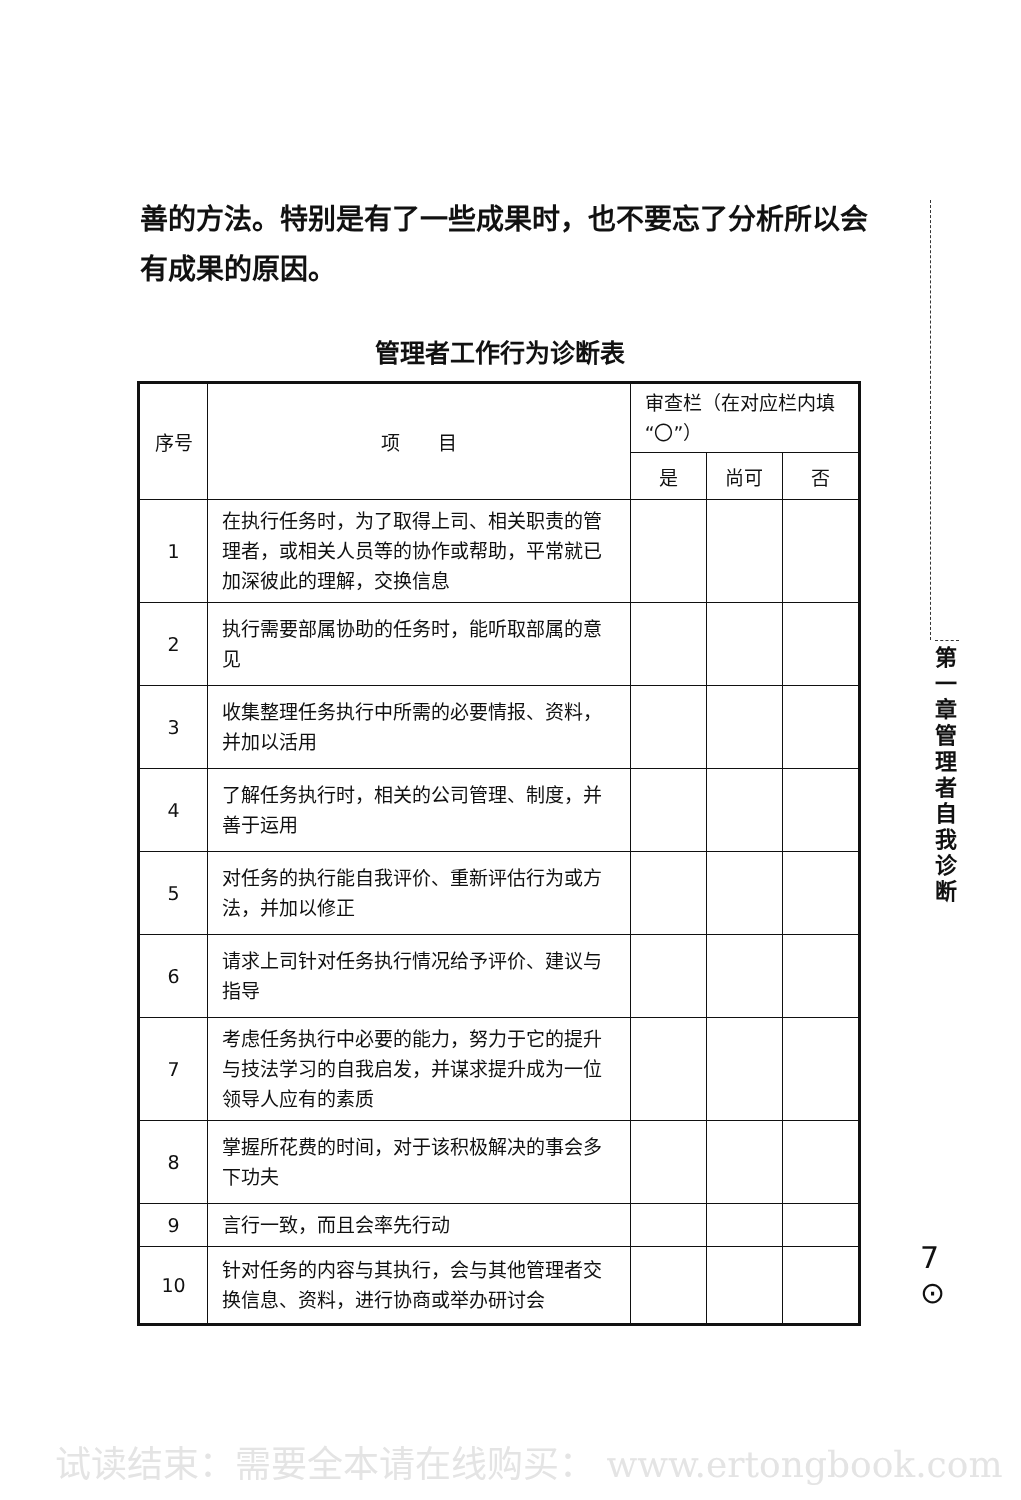善的方法。特别是有了一些成果时，也不要忘了分析所以会有成果的原因。
管理者工作行为诊断表
| 序号 | 项 目 | 审查栏（在对应栏内填“〇”） | | |
| | | 是 | 尚可 | 否 |
| 1 | 在执行任务时，为了取得上司、相关职责的管理者，或相关人员等的协作或帮助，平常就已加深彼此的理解，交换信息 | | | |
| 2 | 执行需要部属协助的任务时，能听取部属的意见 | | | |
| 3 | 收集整理任务执行中所需的必要情报、资料，并加以活用 | | | |
| 4 | 了解任务执行时，相关的公司管理、制度，并善于运用 | | | |
| 5 | 对任务的执行能自我评价、重新评估行为或方法，并加以修正 | | | |
| 6 | 请求上司针对任务执行情况给予评价、建议与指导 | | | |
| 7 | 考虑任务执行中必要的能力，努力于它的提升与技法学习的自我启发，并谋求提升成为一位领导人应有的素质 | | | |
| 8 | 掌握所花费的时间，对于该积极解决的事会多下功夫 | | | |
| 9 | 言行一致，而且会率先行动 | | | |
| 10 | 针对任务的内容与其执行，会与其他管理者交换信息、资料，进行协商或举办研讨会 | | | |
第 一 章 管 理 者 自 我 诊 断
7
⊙
试读结束：需要全本请在线购买： www.ertongbook.com